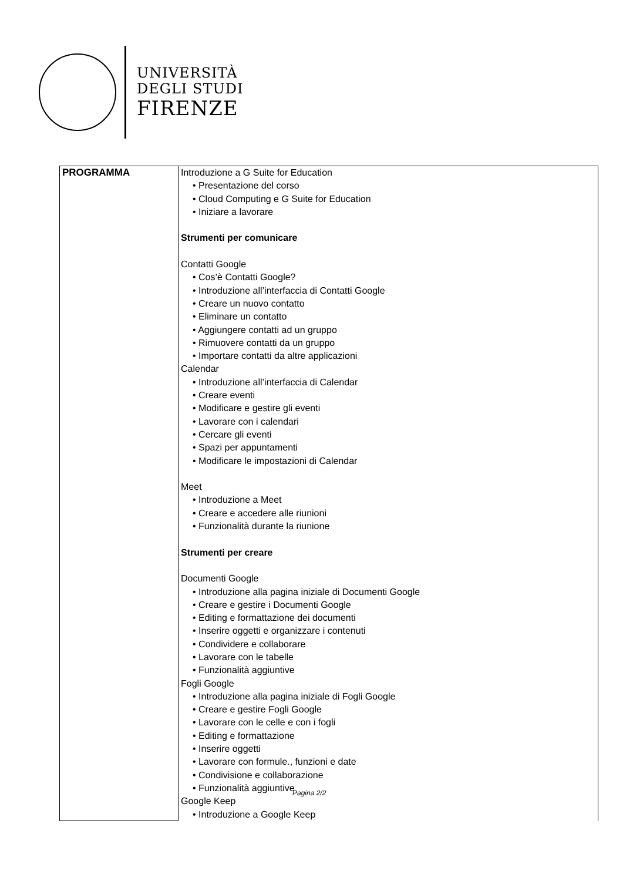UNIVERSITÀ
DEGLI STUDI
FIRENZE
| PROGRAMMA | Introduzione a G Suite for Education • Presentazione del corso • Cloud Computing e G Suite for Education • Iniziare a lavorare Strumenti per comunicare Contatti Google • Cos’è Contatti Google? • Introduzione all’interfaccia di Contatti Google • Creare un nuovo contatto • Eliminare un contatto • Aggiungere contatti ad un gruppo • Rimuovere contatti da un gruppo • Importare contatti da altre applicazioni Calendar • Introduzione all’interfaccia di Calendar • Creare eventi • Modificare e gestire gli eventi • Lavorare con i calendari • Cercare gli eventi • Spazi per appuntamenti • Modificare le impostazioni di Calendar Meet • Introduzione a Meet • Creare e accedere alle riunioni • Funzionalità durante la riunione Strumenti per creare Documenti Google • Introduzione alla pagina iniziale di Documenti Google • Creare e gestire i Documenti Google • Editing e formattazione dei documenti • Inserire oggetti e organizzare i contenuti • Condividere e collaborare • Lavorare con le tabelle • Funzionalità aggiuntive Fogli Google • Introduzione alla pagina iniziale di Fogli Google • Creare e gestire Fogli Google • Lavorare con le celle e con i fogli • Editing e formattazione • Inserire oggetti • Lavorare con formule., funzioni e date • Condivisione e collaborazione • Funzionalità aggiuntive Google Keep • Introduzione a Google Keep |
Pagina 2/2